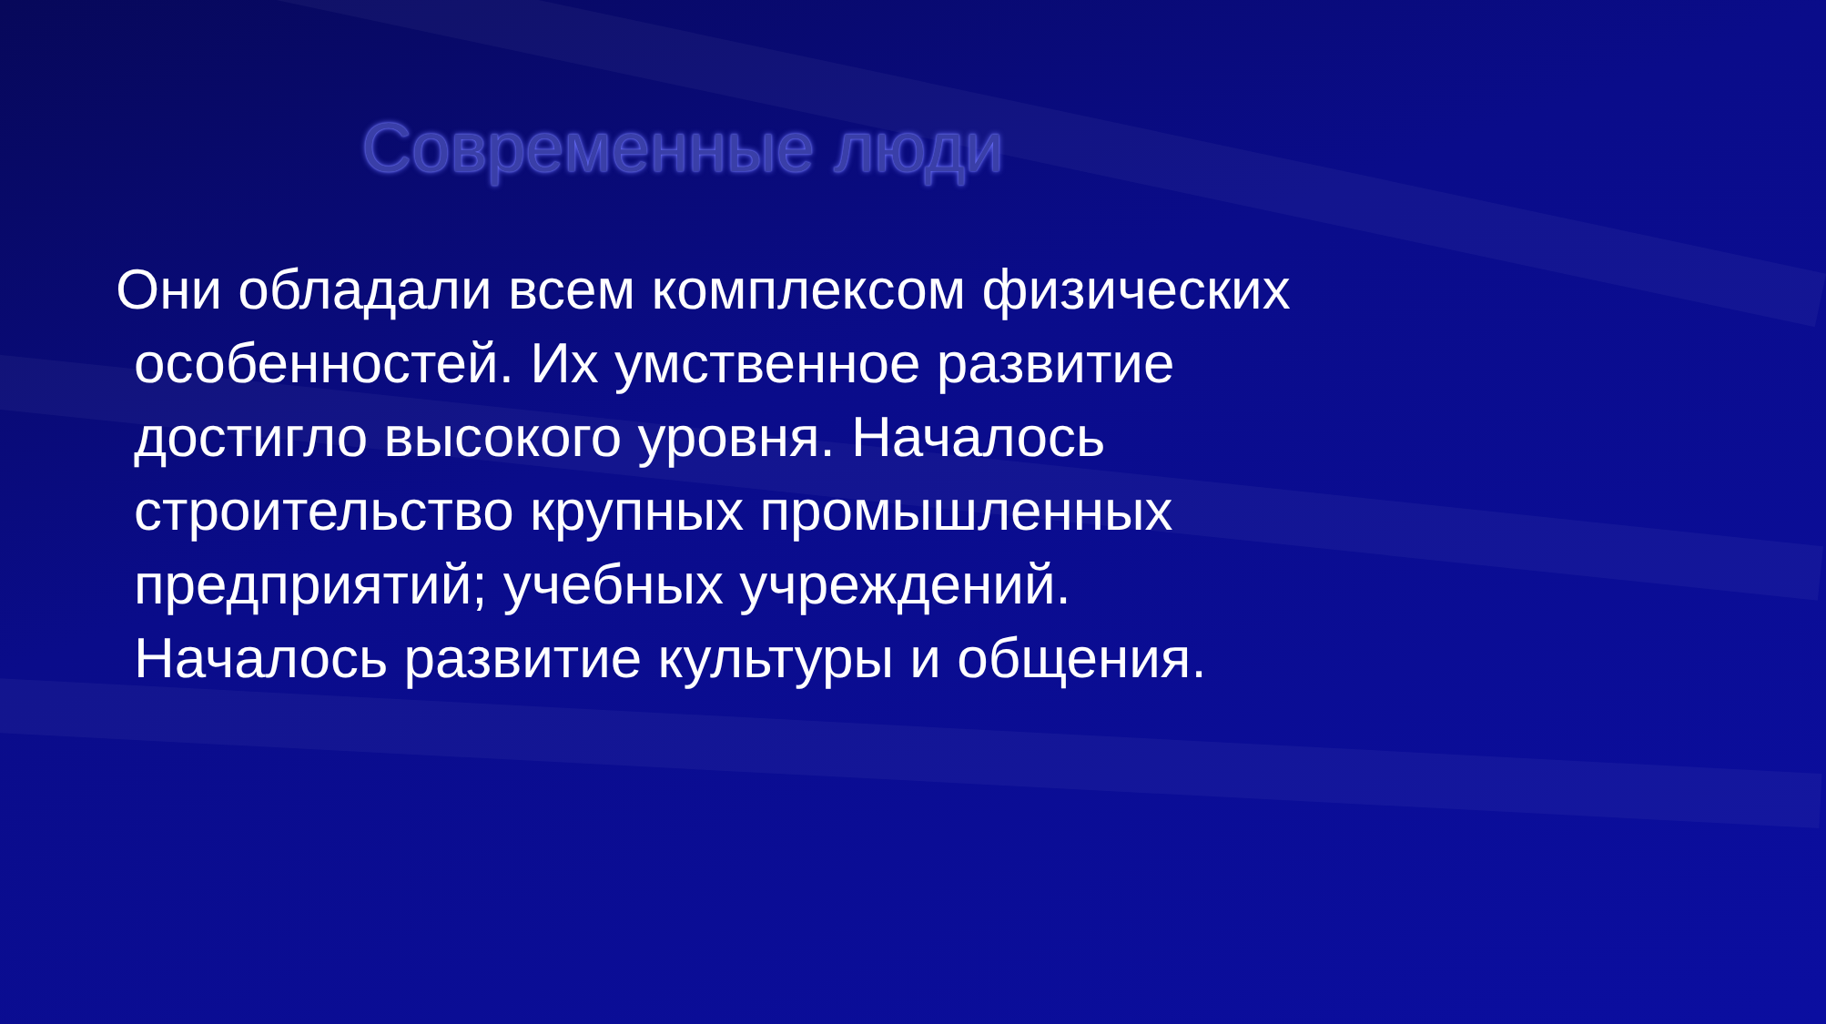Современные люди
Они обладали всем комплексом физических особенностей. Их умственное развитие достигло высокого уровня. Началось строительство крупных промышленных предприятий; учебных учреждений. Началось развитие культуры и общения.